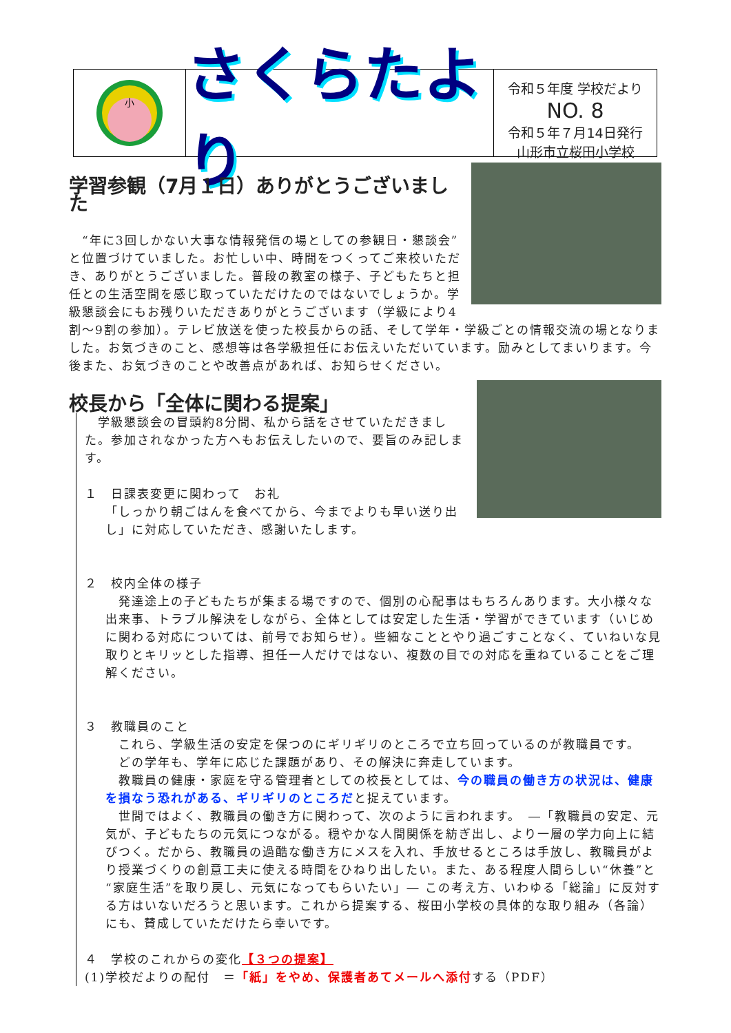小
さくらたより
令和５年度 学校だより
NO. 8
令和５年７月14日発行
山形市立桜田小学校
学習参観（7月１日）ありがとうございました
　“年に3回しかない大事な情報発信の場としての参観日・懇談会”と位置づけていました。お忙しい中、時間をつくってご来校いただき、ありがとうございました。普段の教室の様子、子どもたちと担任との生活空間を感じ取っていただけたのではないでしょうか。学級懇談会にもお残りいただきありがとうございます（学級により4割～9割の参加）。テレビ放送を使った校長からの話、そして学年・学級ごとの情報交流の場となりました。お気づきのこと、感想等は各学級担任にお伝えいただいています。励みとしてまいります。今後また、お気づきのことや改善点があれば、お知らせください。
校長から「全体に関わる提案」
　学級懇談会の冒頭約8分間、私から話をさせていただきました。参加されなかった方へもお伝えしたいので、要旨のみ記します。
１　日課表変更に関わって　お礼
「しっかり朝ごはんを食べてから、今までよりも早い送り出し」に対応していただき、感謝いたします。
２　校内全体の様子
　発達途上の子どもたちが集まる場ですので、個別の心配事はもちろんあります。大小様々な出来事、トラブル解決をしながら、全体としては安定した生活・学習ができています（いじめに関わる対応については、前号でお知らせ）。些細なこととやり過ごすことなく、ていねいな見取りとキリッとした指導、担任一人だけではない、複数の目での対応を重ねていることをご理解ください。
３　教職員のこと
　これら、学級生活の安定を保つのにギリギリのところで立ち回っているのが教職員です。
　どの学年も、学年に応じた課題があり、その解決に奔走しています。
　教職員の健康・家庭を守る管理者としての校長としては、今の職員の働き方の状況は、健康を損なう恐れがある、ギリギリのところだと捉えています。
　世間ではよく、教職員の働き方に関わって、次のように言われます。　―「教職員の安定、元気が、子どもたちの元気につながる。穏やかな人間関係を紡ぎ出し、より一層の学力向上に結びつく。だから、教職員の過酷な働き方にメスを入れ、手放せるところは手放し、教職員がより授業づくりの創意工夫に使える時間をひねり出したい。また、ある程度人間らしい“休養”と“家庭生活”を取り戻し、元気になってもらいたい」― この考え方、いわゆる「総論」に反対する方はいないだろうと思います。これから提案する、桜田小学校の具体的な取り組み（各論）にも、賛成していただけたら幸いです。
４　学校のこれからの変化【３つの提案】
(1)学校だよりの配付　＝「紙」をやめ、保護者あてメールへ添付する（PDF）